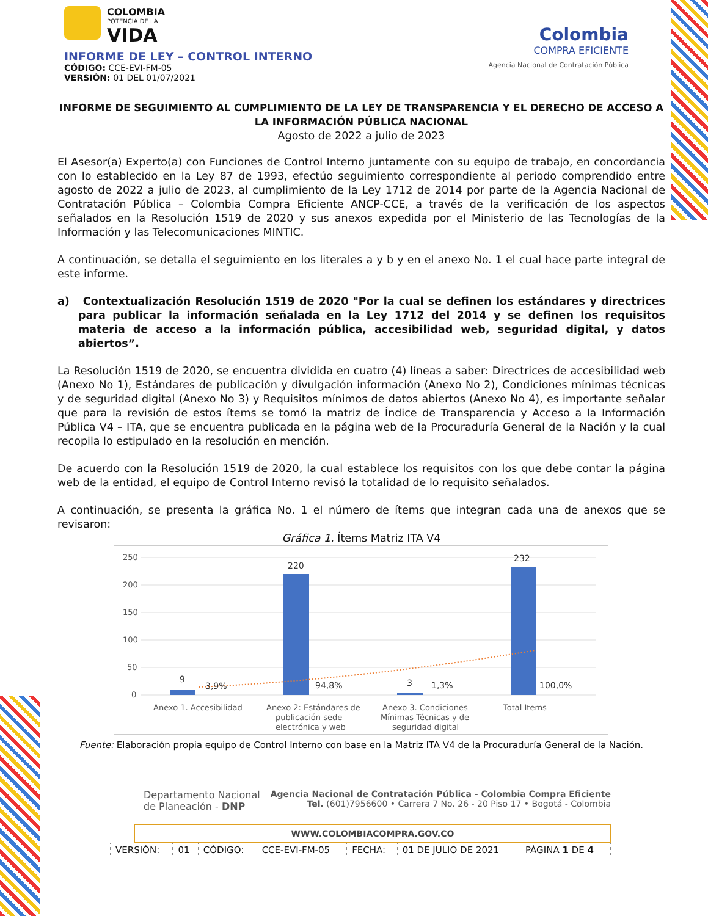COLOMBIA
POTENCIA DE LA
VIDA
INFORME DE LEY – CONTROL INTERNO
CÓDIGO: CCE-EVI-FM-05
VERSIÓN: 01 DEL 01/07/2021
Colombia
COMPRA EFICIENTE
Agencia Nacional de Contratación Pública
INFORME DE SEGUIMIENTO AL CUMPLIMIENTO DE LA LEY DE TRANSPARENCIA Y EL DERECHO DE ACCESO A LA INFORMACIÓN PÚBLICA NACIONAL
Agosto de 2022 a julio de 2023
El Asesor(a) Experto(a) con Funciones de Control Interno juntamente con su equipo de trabajo, en concordancia con lo establecido en la Ley 87 de 1993, efectúo seguimiento correspondiente al periodo comprendido entre agosto de 2022 a julio de 2023, al cumplimiento de la Ley 1712 de 2014 por parte de la Agencia Nacional de Contratación Pública – Colombia Compra Eficiente ANCP-CCE, a través de la verificación de los aspectos señalados en la Resolución 1519 de 2020 y sus anexos expedida por el Ministerio de las Tecnologías de la Información y las Telecomunicaciones MINTIC.
A continuación, se detalla el seguimiento en los literales a y b y en el anexo No. 1 el cual hace parte integral de este informe.
a) Contextualización Resolución 1519 de 2020 "Por la cual se definen los estándares y directrices para publicar la información señalada en la Ley 1712 del 2014 y se definen los requisitos materia de acceso a la información pública, accesibilidad web, seguridad digital, y datos abiertos”.
La Resolución 1519 de 2020, se encuentra dividida en cuatro (4) líneas a saber: Directrices de accesibilidad web (Anexo No 1), Estándares de publicación y divulgación información (Anexo No 2), Condiciones mínimas técnicas y de seguridad digital (Anexo No 3) y Requisitos mínimos de datos abiertos (Anexo No 4), es importante señalar que para la revisión de estos ítems se tomó la matriz de Índice de Transparencia y Acceso a la Información Pública V4 – ITA, que se encuentra publicada en la página web de la Procuraduría General de la Nación y la cual recopila lo estipulado en la resolución en mención.
De acuerdo con la Resolución 1519 de 2020, la cual establece los requisitos con los que debe contar la página web de la entidad, el equipo de Control Interno revisó la totalidad de lo requisito señalados.
A continuación, se presenta la gráfica No. 1 el número de ítems que integran cada una de anexos que se revisaron:
Gráfica 1. Ítems Matriz ITA V4
250
200
150
100
50
0
9
3,9%
220
94,8%
3
1,3%
232
100,0%
Anexo 1. Accesibilidad
Anexo 2: Estándares de
publicación sede
electrónica y web
Anexo 3. Condiciones
Mínimas Técnicas y de
seguridad digital
Total Items
Fuente: Elaboración propia equipo de Control Interno con base en la Matriz ITA V4 de la Procuraduría General de la Nación.
Departamento Nacional
de Planeación - DNP
Agencia Nacional de Contratación Pública - Colombia Compra Eficiente
Tel. (601)7956600 • Carrera 7 No. 26 - 20 Piso 17 • Bogotá - Colombia
WWW.COLOMBIACOMPRA.GOV.CO
| VERSIÓN: | 01 | CÓDIGO: | CCE-EVI-FM-05 | FECHA: | 01 DE JULIO DE 2021 | PÁGINA 1 DE 4 |